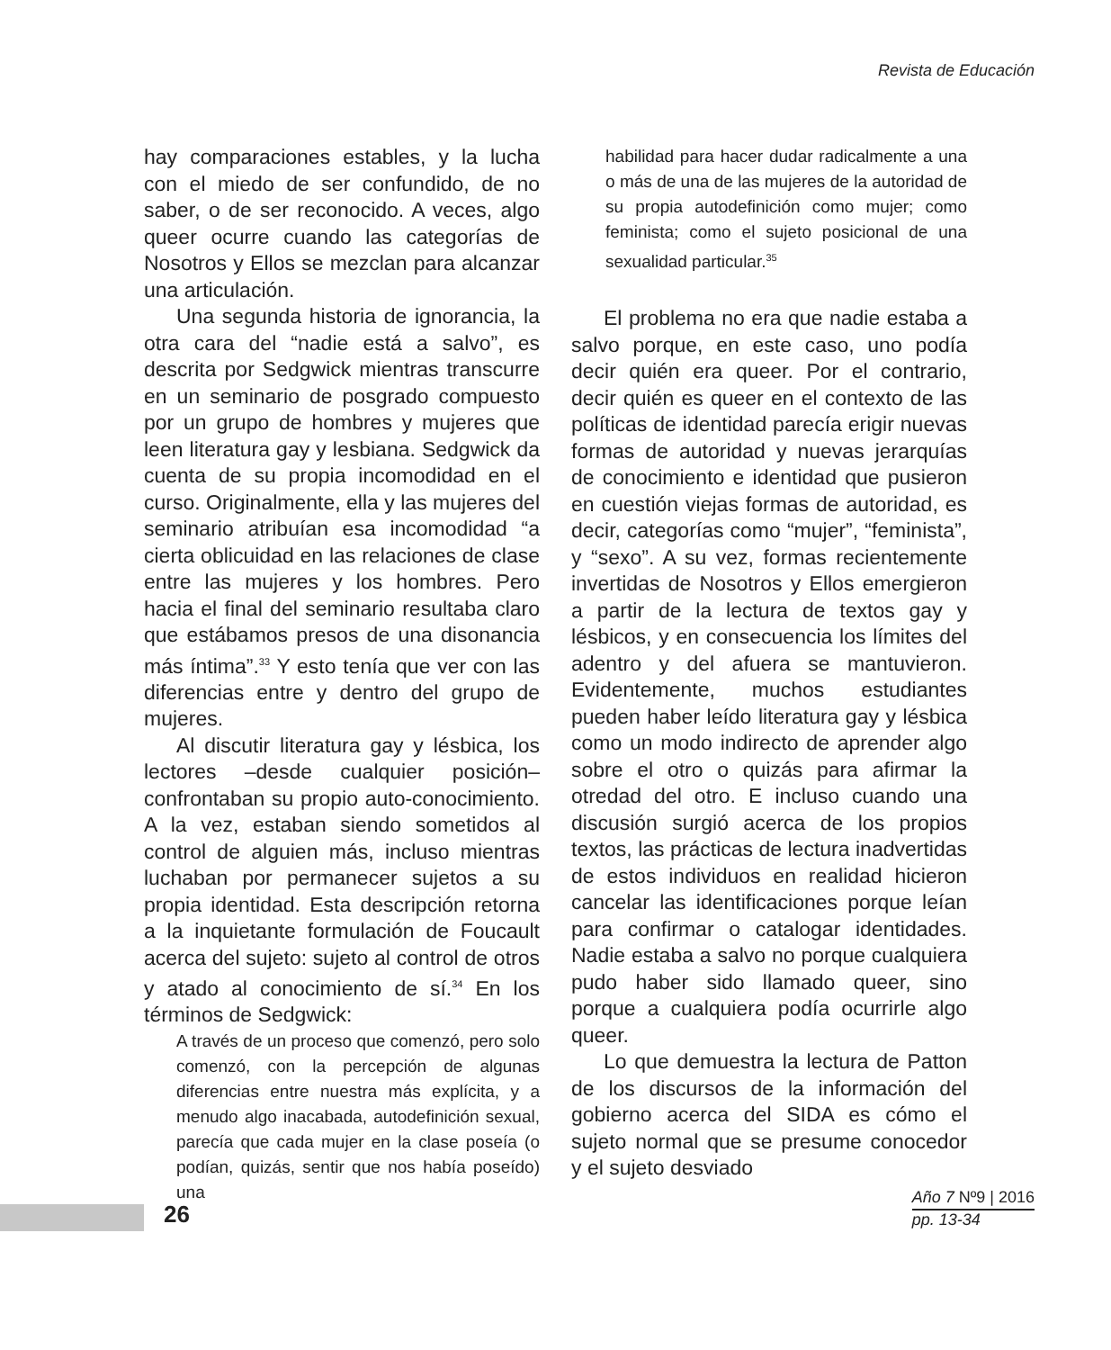Revista de Educación
hay comparaciones estables, y la lucha con el miedo de ser confundido, de no saber, o de ser reconocido. A veces, algo queer ocurre cuando las categorías de Nosotros y Ellos se mezclan para alcanzar una articulación.
Una segunda historia de ignorancia, la otra cara del “nadie está a salvo”, es descrita por Sedgwick mientras transcurre en un seminario de posgrado compuesto por un grupo de hombres y mujeres que leen literatura gay y lesbiana. Sedgwick da cuenta de su propia incomodidad en el curso. Originalmente, ella y las mujeres del seminario atribuían esa incomodidad “a cierta oblicuidad en las relaciones de clase entre las mujeres y los hombres. Pero hacia el final del seminario resultaba claro que estábamos presos de una disonancia más íntima”.<sup>33</sup> Y esto tenía que ver con las diferencias entre y dentro del grupo de mujeres.
Al discutir literatura gay y lésbica, los lectores –desde cualquier posición– confrontaban su propio auto-conocimiento. A la vez, estaban siendo sometidos al control de alguien más, incluso mientras luchaban por permanecer sujetos a su propia identidad. Esta descripción retorna a la inquietante formulación de Foucault acerca del sujeto: sujeto al control de otros y atado al conocimiento de sí.<sup>34</sup> En los términos de Sedgwick:
A través de un proceso que comenzó, pero solo comenzó, con la percepción de algunas diferencias entre nuestra más explícita, y a menudo algo inacabada, autodefinición sexual, parecía que cada mujer en la clase poseía (o podían, quizás, sentir que nos había poseído) una
habilidad para hacer dudar radicalmente a una o más de una de las mujeres de la autoridad de su propia autodefinición como mujer; como feminista; como el sujeto posicional de una sexualidad particular.<sup>35</sup>
El problema no era que nadie estaba a salvo porque, en este caso, uno podía decir quién era queer. Por el contrario, decir quién es queer en el contexto de las políticas de identidad parecía erigir nuevas formas de autoridad y nuevas jerarquías de conocimiento e identidad que pusieron en cuestión viejas formas de autoridad, es decir, categorías como “mujer”, “feminista”, y “sexo”. A su vez, formas recientemente invertidas de Nosotros y Ellos emergieron a partir de la lectura de textos gay y lésbicos, y en consecuencia los límites del adentro y del afuera se mantuvieron. Evidentemente, muchos estudiantes pueden haber leído literatura gay y lésbica como un modo indirecto de aprender algo sobre el otro o quizás para afirmar la otredad del otro. E incluso cuando una discusión surgió acerca de los propios textos, las prácticas de lectura inadvertidas de estos individuos en realidad hicieron cancelar las identificaciones porque leían para confirmar o catalogar identidades. Nadie estaba a salvo no porque cualquiera pudo haber sido llamado queer, sino porque a cualquiera podía ocurrirle algo queer.
Lo que demuestra la lectura de Patton de los discursos de la información del gobierno acerca del SIDA es cómo el sujeto normal que se presume conocedor y el sujeto desviado
26
Año 7 Nº9 | 2016
pp. 13-34